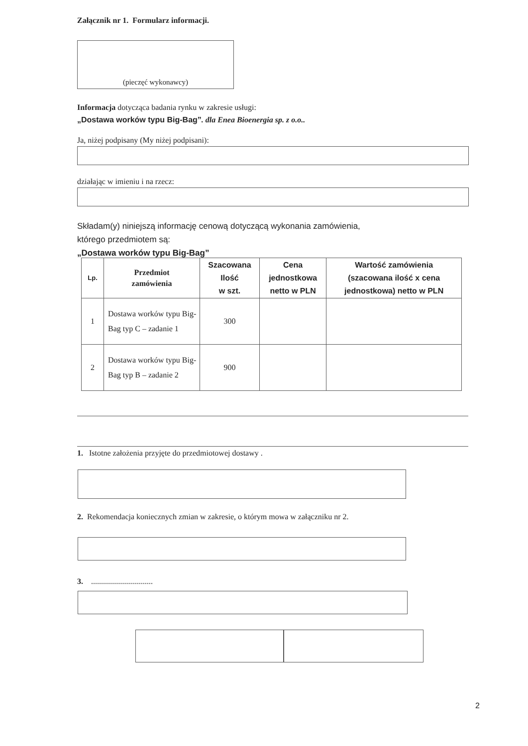Załącznik nr 1. Formularz informacji.
(pieczęć wykonawcy)
Informacja dotycząca badania rynku w zakresie usługi:
„Dostawa worków typu Big-Bag”. dla Enea Bioenergia sp. z o.o..
Ja, niżej podpisany (My niżej podpisani):
działając w imieniu i na rzecz:
Składam(y) niniejszą informację cenową dotyczącą wykonania zamówienia,
którego przedmiotem są:
„Dostawa worków typu Big-Bag”
| Lp. | Przedmiot zamówienia | Szacowana Ilość w szt. | Cena jednostkowa netto w PLN | Wartość zamówienia (szacowana ilość x cena jednostkowa) netto w PLN |
| --- | --- | --- | --- | --- |
| 1 | Dostawa worków typu Big-Bag typ C – zadanie 1 | 300 | | |
| 2 | Dostawa worków typu Big-Bag typ B – zadanie 2 | 900 | | |
1. Istotne założenia przyjęte do przedmiotowej dostawy .
2. Rekomendacja koniecznych zmian w zakresie, o którym mowa w załączniku nr 2.
3. ...............................
2